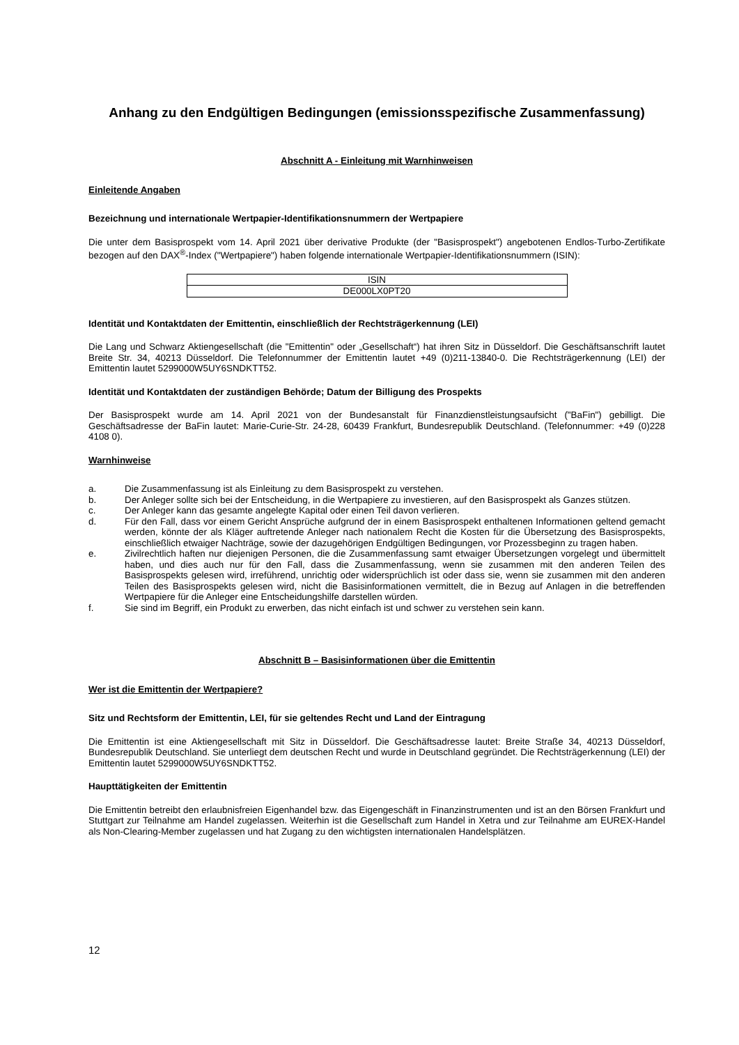Anhang zu den Endgültigen Bedingungen (emissionsspezifische Zusammenfassung)
Abschnitt A - Einleitung mit Warnhinweisen
Einleitende Angaben
Bezeichnung und internationale Wertpapier-Identifikationsnummern der Wertpapiere
Die unter dem Basisprospekt vom 14. April 2021 über derivative Produkte (der "Basisprospekt") angebotenen Endlos-Turbo-Zertifikate bezogen auf den DAX<sup>®</sup>-Index ("Wertpapiere") haben folgende internationale Wertpapier-Identifikationsnummern (ISIN):
| ISIN |
| DE000LX0PT20 |
Identität und Kontaktdaten der Emittentin, einschließlich der Rechtsträgerkennung (LEI)
Die Lang und Schwarz Aktiengesellschaft (die "Emittentin" oder „Gesellschaft“) hat ihren Sitz in Düsseldorf. Die Geschäftsanschrift lautet Breite Str. 34, 40213 Düsseldorf. Die Telefonnummer der Emittentin lautet +49 (0)211-13840-0. Die Rechtsträgerkennung (LEI) der Emittentin lautet 5299000W5UY6SNDKTT52.
Identität und Kontaktdaten der zuständigen Behörde; Datum der Billigung des Prospekts
Der Basisprospekt wurde am 14. April 2021 von der Bundesanstalt für Finanzdienstleistungsaufsicht ("BaFin") gebilligt. Die Geschäftsadresse der BaFin lautet: Marie-Curie-Str. 24-28, 60439 Frankfurt, Bundesrepublik Deutschland. (Telefonnummer: +49 (0)228 4108 0).
Warnhinweise
a. Die Zusammenfassung ist als Einleitung zu dem Basisprospekt zu verstehen.
b. Der Anleger sollte sich bei der Entscheidung, in die Wertpapiere zu investieren, auf den Basisprospekt als Ganzes stützen.
c. Der Anleger kann das gesamte angelegte Kapital oder einen Teil davon verlieren.
d. Für den Fall, dass vor einem Gericht Ansprüche aufgrund der in einem Basisprospekt enthaltenen Informationen geltend gemacht werden, könnte der als Kläger auftretende Anleger nach nationalem Recht die Kosten für die Übersetzung des Basisprospekts, einschließlich etwaiger Nachträge, sowie der dazugehörigen Endgültigen Bedingungen, vor Prozessbeginn zu tragen haben.
e. Zivilrechtlich haften nur diejenigen Personen, die die Zusammenfassung samt etwaiger Übersetzungen vorgelegt und übermittelt haben, und dies auch nur für den Fall, dass die Zusammenfassung, wenn sie zusammen mit den anderen Teilen des Basisprospekts gelesen wird, irreführend, unrichtig oder widersprüchlich ist oder dass sie, wenn sie zusammen mit den anderen Teilen des Basisprospekts gelesen wird, nicht die Basisinformationen vermittelt, die in Bezug auf Anlagen in die betreffenden Wertpapiere für die Anleger eine Entscheidungshilfe darstellen würden.
f. Sie sind im Begriff, ein Produkt zu erwerben, das nicht einfach ist und schwer zu verstehen sein kann.
Abschnitt B – Basisinformationen über die Emittentin
Wer ist die Emittentin der Wertpapiere?
Sitz und Rechtsform der Emittentin, LEI, für sie geltendes Recht und Land der Eintragung
Die Emittentin ist eine Aktiengesellschaft mit Sitz in Düsseldorf. Die Geschäftsadresse lautet: Breite Straße 34, 40213 Düsseldorf, Bundesrepublik Deutschland. Sie unterliegt dem deutschen Recht und wurde in Deutschland gegründet. Die Rechtsträgerkennung (LEI) der Emittentin lautet 5299000W5UY6SNDKTT52.
Haupttätigkeiten der Emittentin
Die Emittentin betreibt den erlaubnisfreien Eigenhandel bzw. das Eigengeschäft in Finanzinstrumenten und ist an den Börsen Frankfurt und Stuttgart zur Teilnahme am Handel zugelassen. Weiterhin ist die Gesellschaft zum Handel in Xetra und zur Teilnahme am EUREX-Handel als Non-Clearing-Member zugelassen und hat Zugang zu den wichtigsten internationalen Handelsplätzen.
12